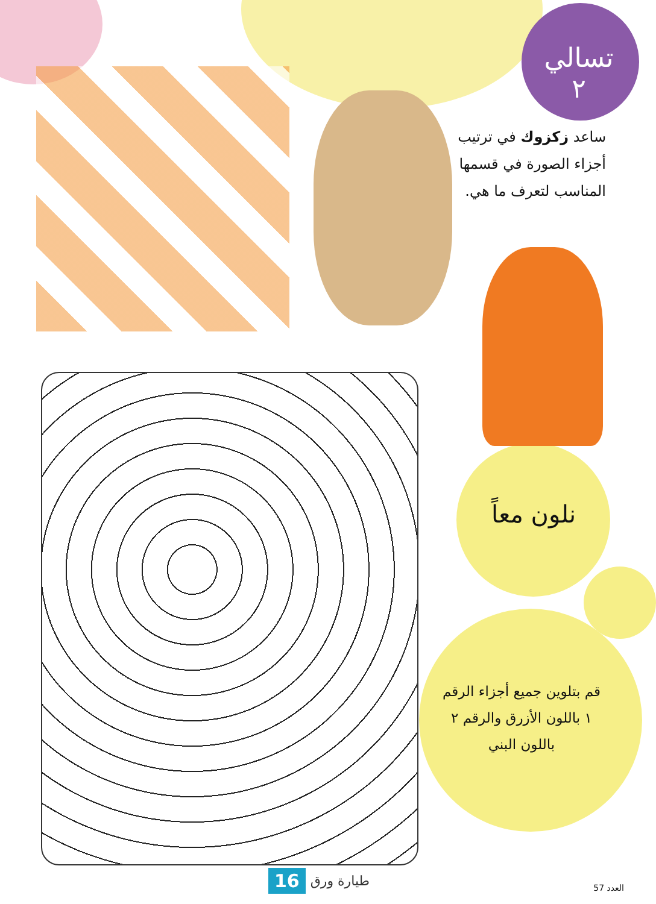تسالي
٢
ساعد زكزوك في ترتيب أجزاء الصورة في قسمها المناسب لتعرف ما هي.
نلون معاً
قم بتلوين جميع أجزاء الرقم ١ باللون الأزرق والرقم ٢ باللون البني
طيارة ورق 16
العدد 57